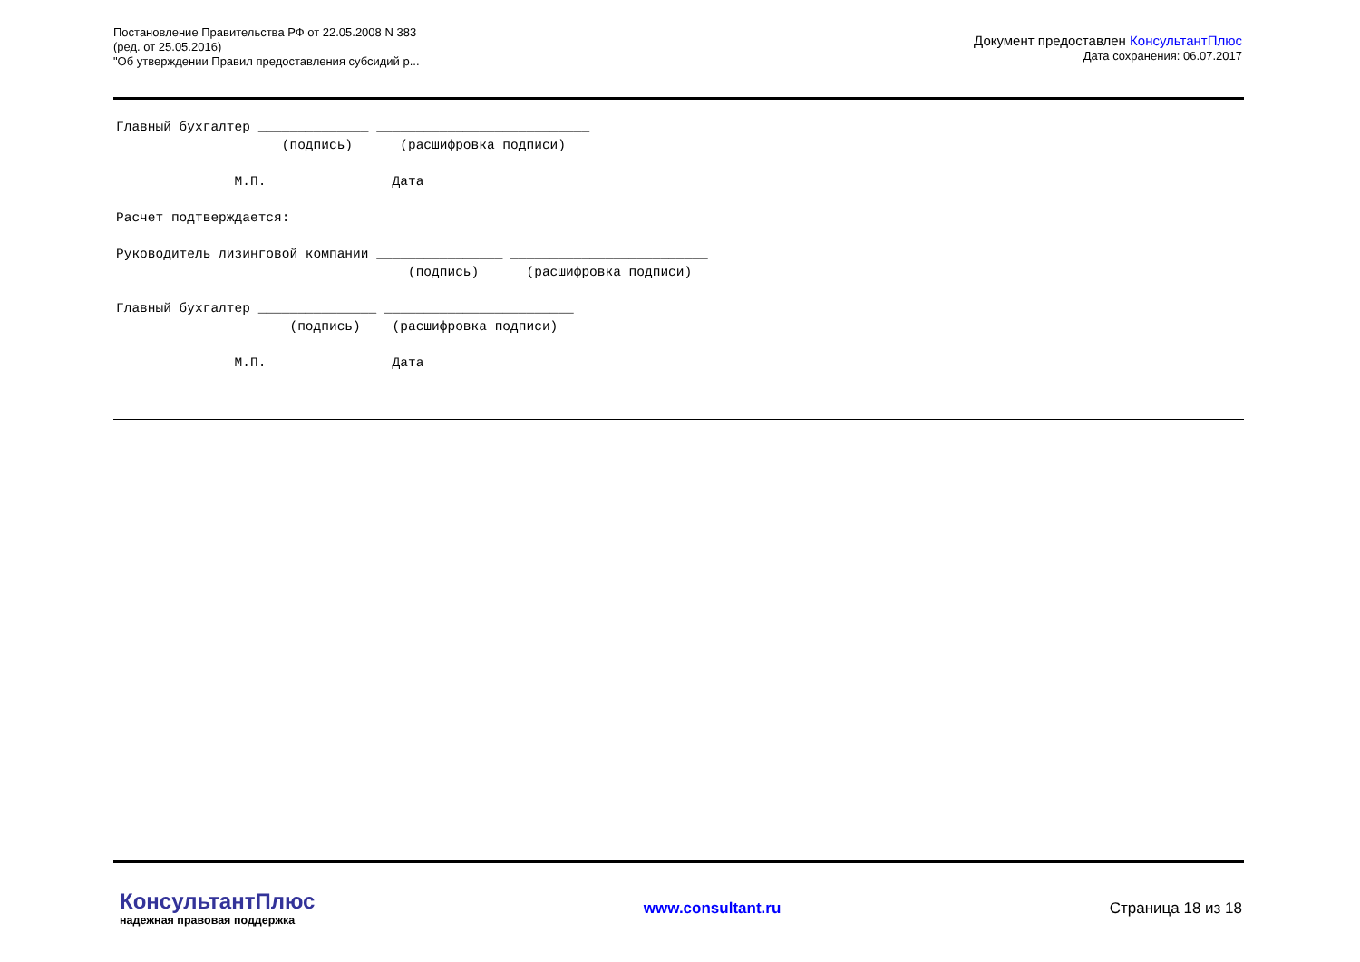Постановление Правительства РФ от 22.05.2008 N 383
(ред. от 25.05.2016)
"Об утверждении Правил предоставления субсидий р...
Документ предоставлен КонсультантПлюс
Дата сохранения: 06.07.2017
Главный бухгалтер ______________ ___________________________
                     (подпись)      (расшифровка подписи)

               М.П.                Дата

Расчет подтверждается:

Руководитель лизинговой компании ________________ _________________________
                                     (подпись)      (расшифровка подписи)

Главный бухгалтер _______________ ________________________
                      (подпись)    (расшифровка подписи)

               М.П.                Дата
КонсультантПлюс
надежная правовая поддержка
www.consultant.ru Страница 18 из 18